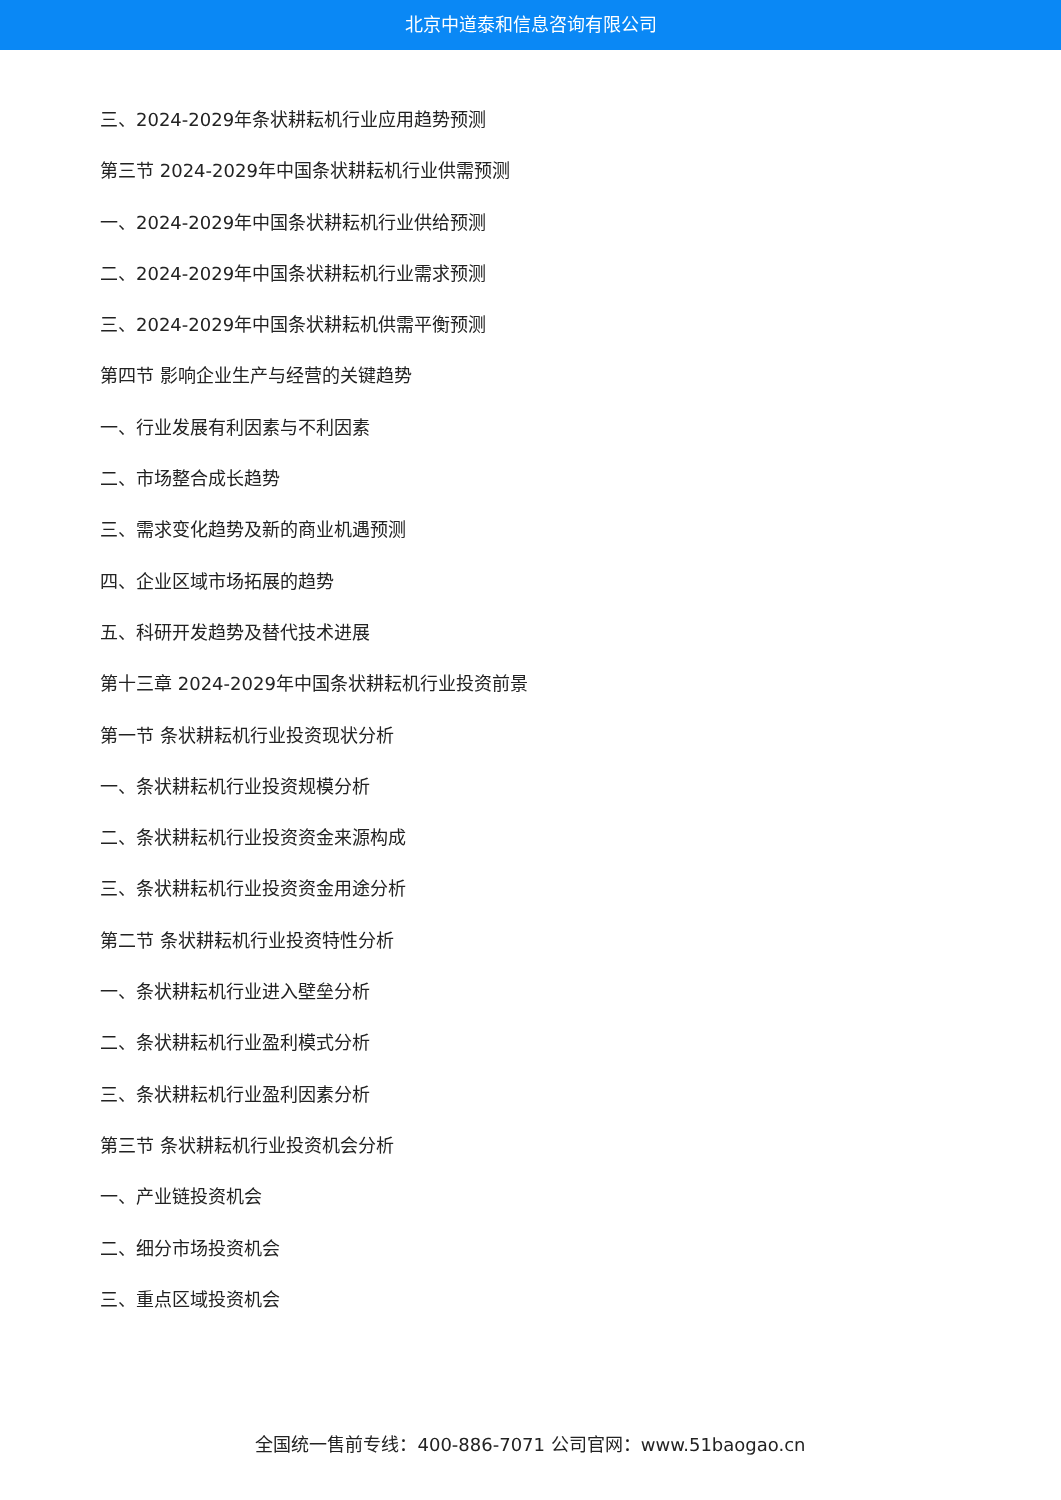北京中道泰和信息咨询有限公司
三、2024-2029年条状耕耘机行业应用趋势预测
第三节 2024-2029年中国条状耕耘机行业供需预测
一、2024-2029年中国条状耕耘机行业供给预测
二、2024-2029年中国条状耕耘机行业需求预测
三、2024-2029年中国条状耕耘机供需平衡预测
第四节 影响企业生产与经营的关键趋势
一、行业发展有利因素与不利因素
二、市场整合成长趋势
三、需求变化趋势及新的商业机遇预测
四、企业区域市场拓展的趋势
五、科研开发趋势及替代技术进展
第十三章 2024-2029年中国条状耕耘机行业投资前景
第一节 条状耕耘机行业投资现状分析
一、条状耕耘机行业投资规模分析
二、条状耕耘机行业投资资金来源构成
三、条状耕耘机行业投资资金用途分析
第二节 条状耕耘机行业投资特性分析
一、条状耕耘机行业进入壁垒分析
二、条状耕耘机行业盈利模式分析
三、条状耕耘机行业盈利因素分析
第三节 条状耕耘机行业投资机会分析
一、产业链投资机会
二、细分市场投资机会
三、重点区域投资机会
全国统一售前专线：400-886-7071 公司官网：www.51baogao.cn